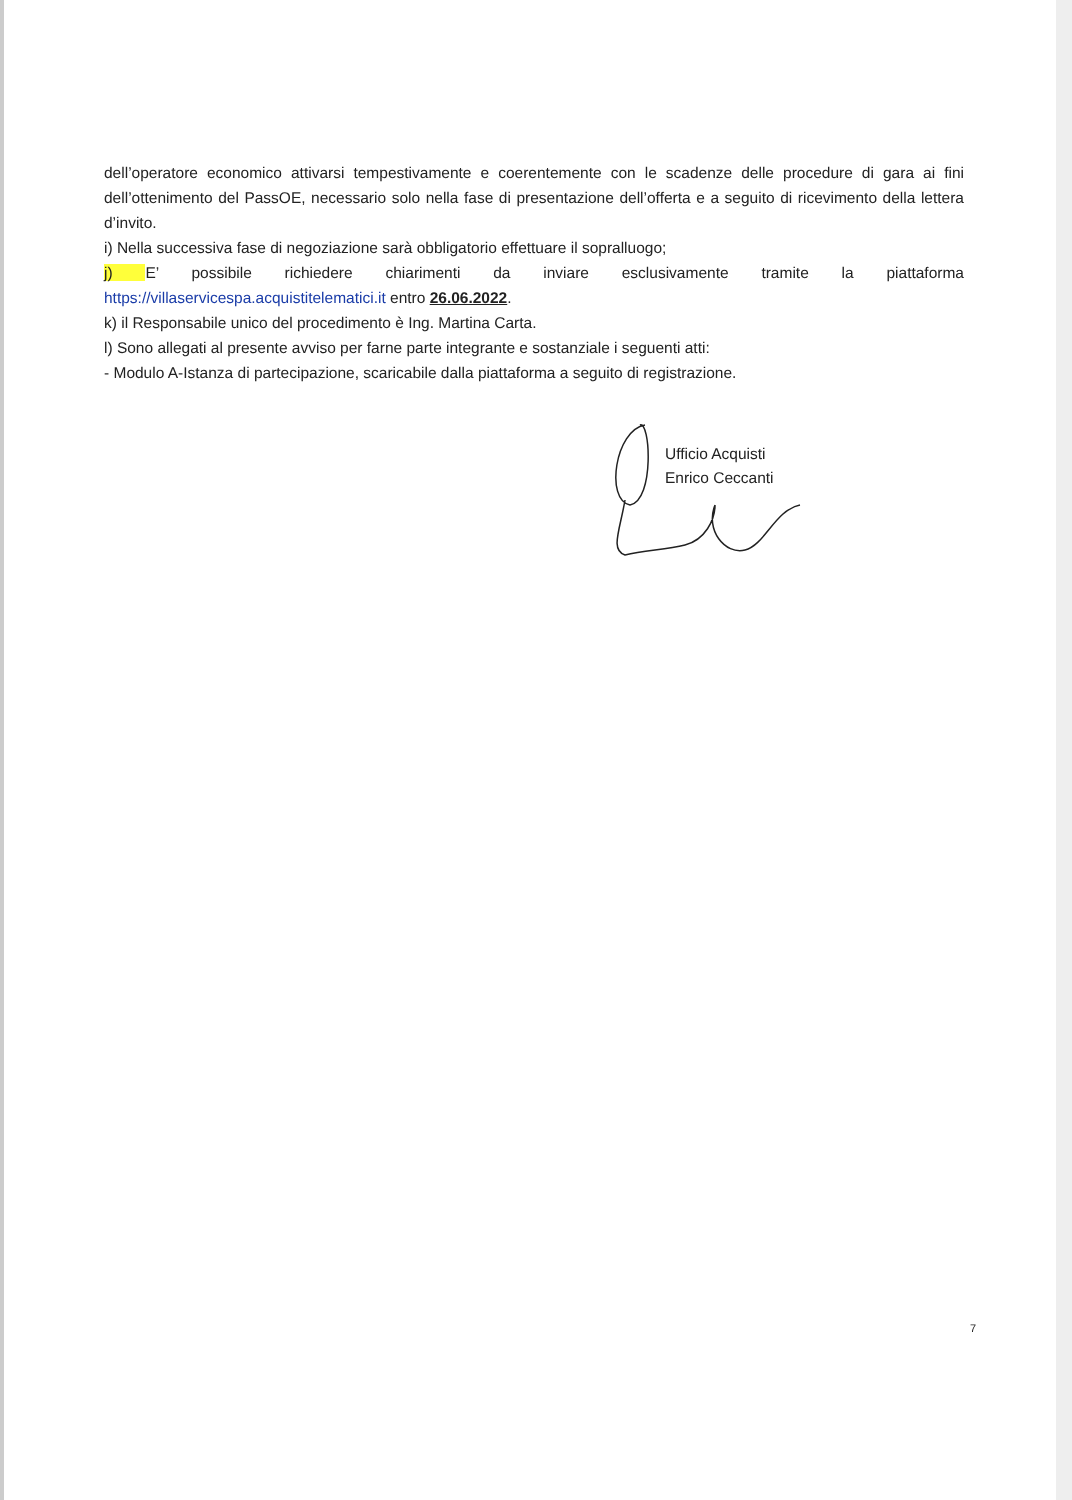dell’operatore economico attivarsi tempestivamente e coerentemente con le scadenze delle procedure di gara ai fini dell’ottenimento del PassOE, necessario solo nella fase di presentazione dell’offerta e a seguito di ricevimento della lettera d’invito.
i) Nella successiva fase di negoziazione sarà obbligatorio effettuare il sopralluogo;
j) E’ possibile richiedere chiarimenti da inviare esclusivamente tramite la piattaforma https://villaservicespa.acquistitelematici.it entro 26.06.2022.
k) il Responsabile unico del procedimento è Ing. Martina Carta.
l) Sono allegati al presente avviso per farne parte integrante e sostanziale i seguenti atti:
- Modulo A-Istanza di partecipazione, scaricabile dalla piattaforma a seguito di registrazione.
Ufficio Acquisti
Enrico Ceccanti
7